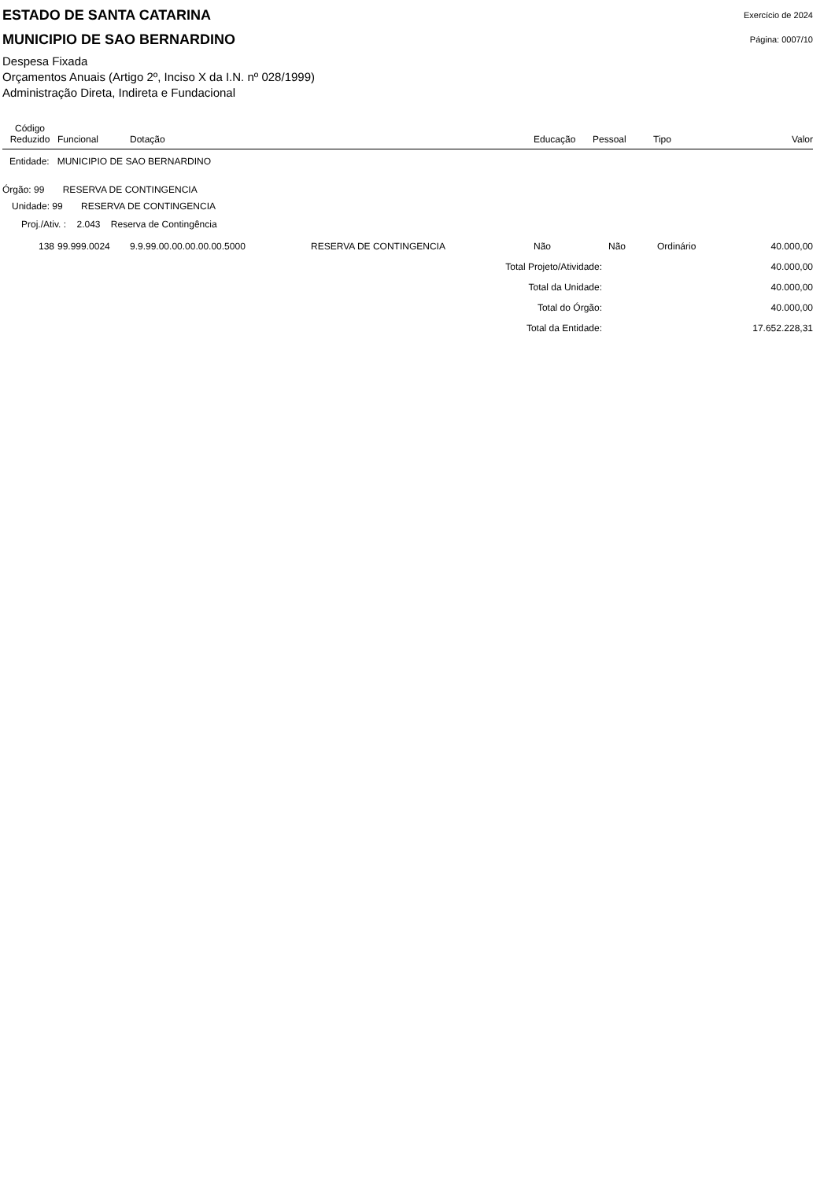ESTADO DE SANTA CATARINA
MUNICIPIO DE SAO BERNARDINO
Exercício de 2024
Página: 0007/10
Despesa Fixada
Orçamentos Anuais (Artigo 2º, Inciso X da I.N. nº 028/1999)
Administração Direta, Indireta e Fundacional
| Código Reduzido | Funcional | Dotação | | Educação | Pessoal | Tipo | Valor |
| --- | --- | --- | --- | --- | --- | --- | --- |
| Entidade: MUNICIPIO DE SAO BERNARDINO | | | | | | | |
| Órgão: 99 RESERVA DE CONTINGENCIA | | | | | | | |
| Unidade: 99 RESERVA DE CONTINGENCIA | | | | | | | |
| Proj./Ativ. : 2.043 Reserva de Contingência | | | | | | | |
| 138 | 99.999.0024 | 9.9.99.00.00.00.00.00.5000 | RESERVA DE CONTINGENCIA | Não | Não | Ordinário | 40.000,00 |
| Total Projeto/Atividade: | | | | | | | 40.000,00 |
| Total da Unidade: | | | | | | | 40.000,00 |
| Total do Órgão: | | | | | | | 40.000,00 |
| Total da Entidade: | | | | | | | 17.652.228,31 |